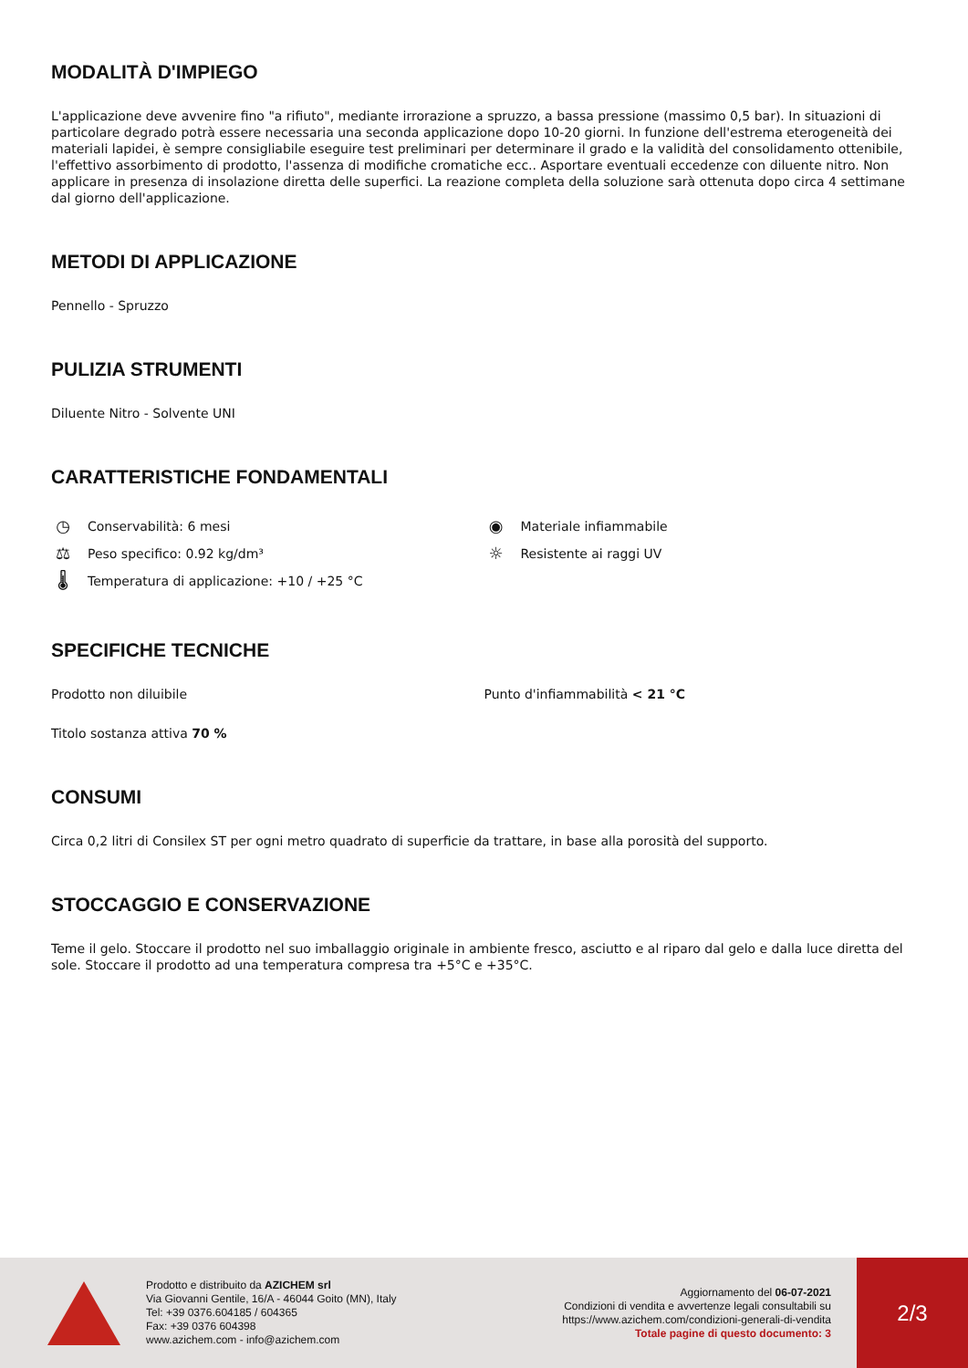MODALITÀ D'IMPIEGO
L'applicazione deve avvenire fino "a rifiuto", mediante irrorazione a spruzzo, a bassa pressione (massimo 0,5 bar). In situazioni di particolare degrado potrà essere necessaria una seconda applicazione dopo 10-20 giorni. In funzione dell'estrema eterogeneità dei materiali lapidei, è sempre consigliabile eseguire test preliminari per determinare il grado e la validità del consolidamento ottenibile, l'effettivo assorbimento di prodotto, l'assenza di modifiche cromatiche ecc.. Asportare eventuali eccedenze con diluente nitro. Non applicare in presenza di insolazione diretta delle superfici. La reazione completa della soluzione sarà ottenuta dopo circa 4 settimane dal giorno dell'applicazione.
METODI DI APPLICAZIONE
Pennello - Spruzzo
PULIZIA STRUMENTI
Diluente Nitro - Solvente UNI
CARATTERISTICHE FONDAMENTALI
◷ Conservabilità: 6 mesi
⚖ Peso specifico: 0.92 kg/dm³
🌡 Temperatura di applicazione: +10 / +25 °C
◉ Materiale infiammabile
☼ Resistente ai raggi UV
SPECIFICHE TECNICHE
Prodotto non diluibile
Titolo sostanza attiva 70 %
Punto d'infiammabilità < 21 °C
CONSUMI
Circa 0,2 litri di Consilex ST per ogni metro quadrato di superficie da trattare, in base alla porosità del supporto.
STOCCAGGIO E CONSERVAZIONE
Teme il gelo. Stoccare il prodotto nel suo imballaggio originale in ambiente fresco, asciutto e al riparo dal gelo e dalla luce diretta del sole. Stoccare il prodotto ad una temperatura compresa tra +5°C e +35°C.
Prodotto e distribuito da AZICHEM srl
Via Giovanni Gentile, 16/A - 46044 Goito (MN), Italy
Tel: +39 0376.604185 / 604365
Fax: +39 0376 604398
www.azichem.com - info@azichem.com
Aggiornamento del 06-07-2021
Condizioni di vendita e avvertenze legali consultabili su
https://www.azichem.com/condizioni-generali-di-vendita
Totale pagine di questo documento: 3
2/3